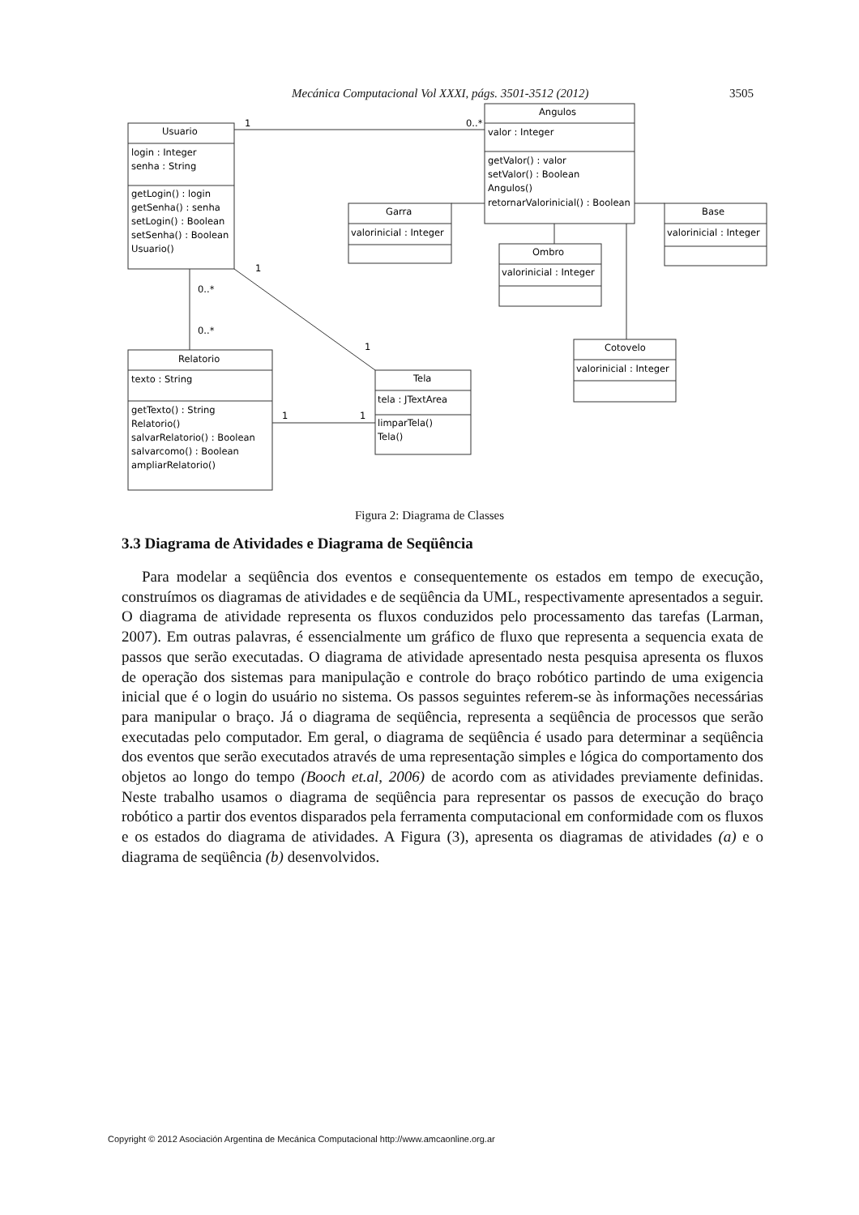Mecánica Computacional Vol XXXI, págs. 3501-3512 (2012) 3505
Usuario
login : Integer
senha : String
getLogin() : login
getSenha() : senha
setLogin() : Boolean
setSenha() : Boolean
Usuario()
Angulos
valor : Integer
getValor() : valor
setValor() : Boolean
Angulos()
retornarValorinicial() : Boolean
Garra
valorinicial : Integer
Base
valorinicial : Integer
Ombro
valorinicial : Integer
Cotovelo
valorinicial : Integer
Relatorio
texto : String
getTexto() : String
Relatorio()
salvarRelatorio() : Boolean
salvarcomo() : Boolean
ampliarRelatorio()
Tela
tela : JTextArea
limparTela()
Tela()
1
0..*
0..*
0..*
1
1
1
1
Figura 2: Diagrama de Classes
3.3 Diagrama de Atividades e Diagrama de Seqüência
Para modelar a seqüência dos eventos e consequentemente os estados em tempo de execução, construímos os diagramas de atividades e de seqüência da UML, respectivamente apresentados a seguir. O diagrama de atividade representa os fluxos conduzidos pelo processamento das tarefas (Larman, 2007). Em outras palavras, é essencialmente um gráfico de fluxo que representa a sequencia exata de passos que serão executadas. O diagrama de atividade apresentado nesta pesquisa apresenta os fluxos de operação dos sistemas para manipulação e controle do braço robótico partindo de uma exigencia inicial que é o login do usuário no sistema. Os passos seguintes referem-se às informações necessárias para manipular o braço. Já o diagrama de seqüência, representa a seqüência de processos que serão executadas pelo computador. Em geral, o diagrama de seqüência é usado para determinar a seqüência dos eventos que serão executados através de uma representação simples e lógica do comportamento dos objetos ao longo do tempo (Booch et.al, 2006) de acordo com as atividades previamente definidas. Neste trabalho usamos o diagrama de seqüência para representar os passos de execução do braço robótico a partir dos eventos disparados pela ferramenta computacional em conformidade com os fluxos e os estados do diagrama de atividades. A Figura (3), apresenta os diagramas de atividades (a) e o diagrama de seqüência (b) desenvolvidos.
Copyright © 2012 Asociación Argentina de Mecánica Computacional http://www.amcaonline.org.ar